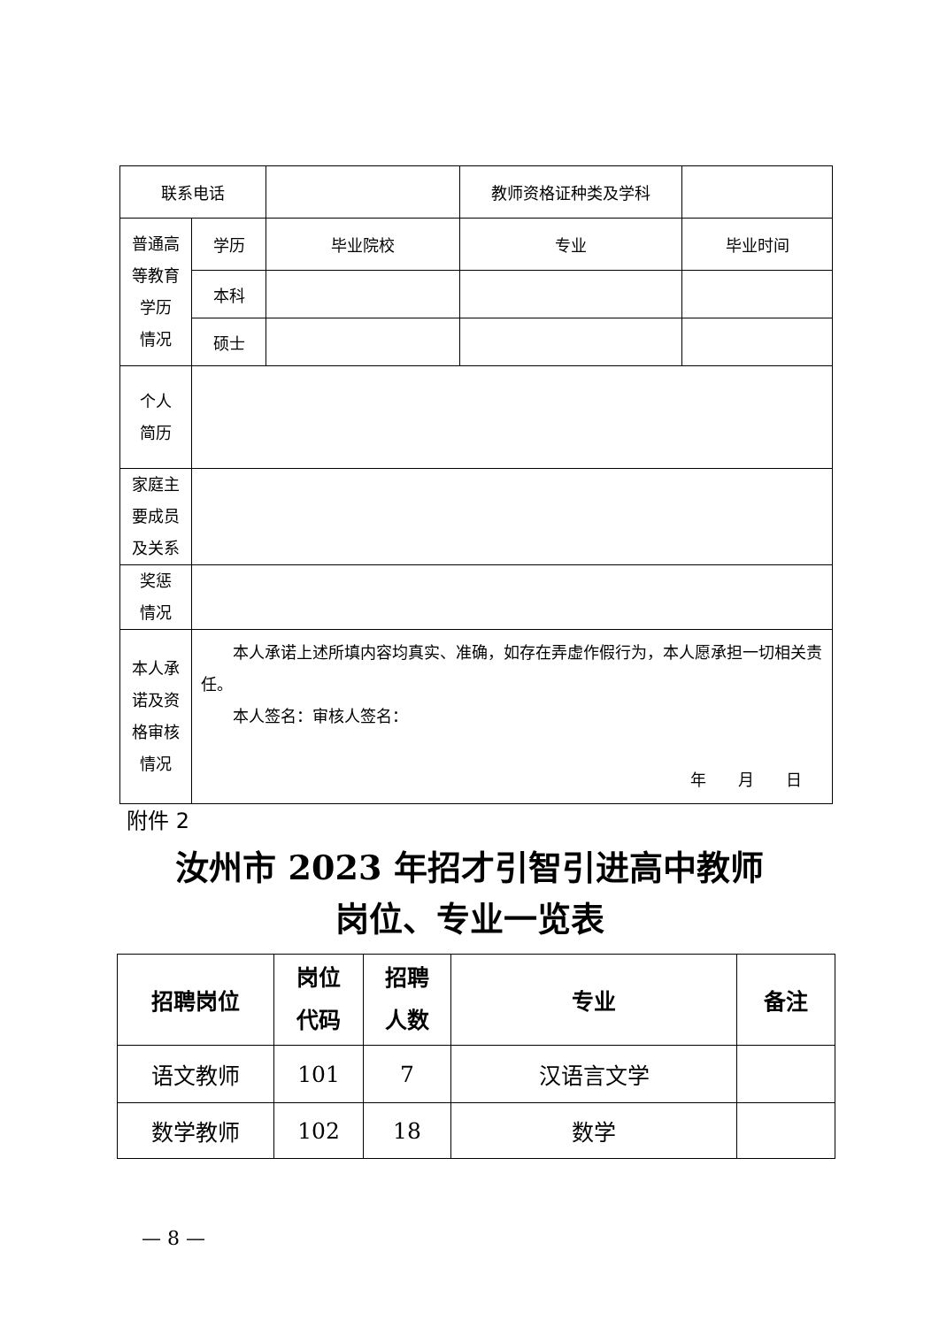| 联系电话 | | | 教师资格证种类及学科 | |
| 普通高 等教育 学历 情况 | 学历 | 毕业院校 | 专业 | 毕业时间 |
| | 本科 | | | |
| | 硕士 | | | |
| 个人 简历 | | | | |
| 家庭主 要成员 及关系 | | | | |
| 奖惩 情况 | | | | |
| 本人承 诺及资 格审核 情况 | 本人承诺上述所填内容均真实、准确，如存在弄虚作假行为，本人愿承担一切相关责任。 本人签名：审核人签名： 年 月 日 | | | |
附件 2
汝州市 2023 年招才引智引进高中教师
岗位、专业一览表
| 招聘岗位 | 岗位 代码 | 招聘 人数 | 专业 | 备注 |
| --- | --- | --- | --- | --- |
| 语文教师 | 101 | 7 | 汉语言文学 | |
| 数学教师 | 102 | 18 | 数学 | |
— 8 —